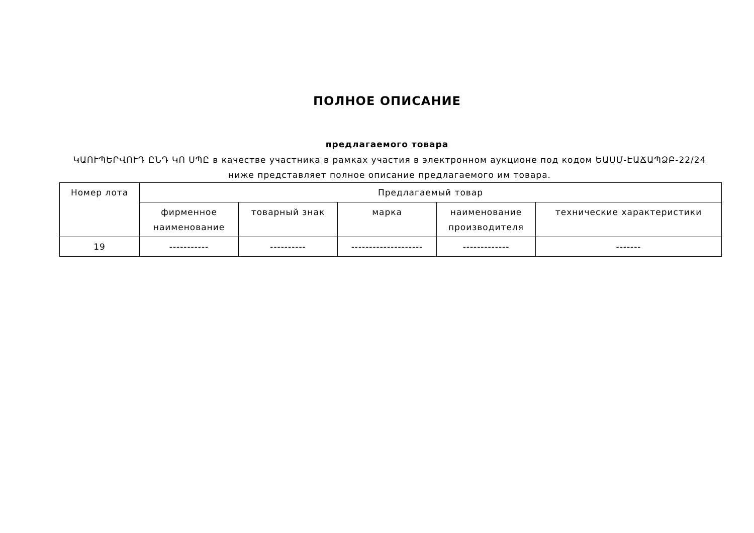ПОЛНОЕ ОПИСАНИЕ
предлагаемого товара
ԿԱՈՒՊԵՐՎՈՒԴ ԸՆԴ ԿՈ ՍՊԸ в качестве участника в рамках участия в электронном аукционе под кодом ԵԱՍՄ-ԷԱՃԱՊՁԲ-22/24 ниже представляет полное описание предлагаемого им товара.
| Номер лота | Предлагаемый товар | | | | |
| --- | --- | --- | --- | --- | --- |
| | фирменное наименование | товарный знак | марка | наименование производителя | технические характеристики |
| 19 | ----------- | ---------- | -------------------- | ------------- | ------- |